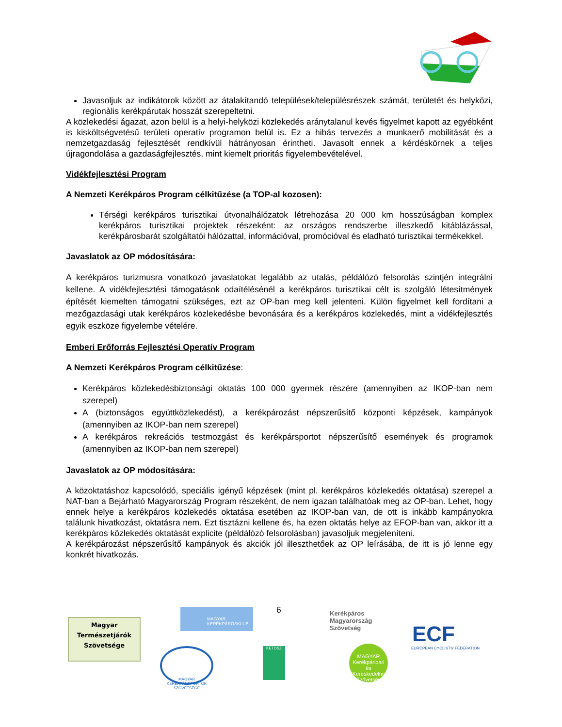Javasoljuk az indikátorok között az átalakítandó települések/településrészek számát, területét és helyközi, regionális kerékpárutak hosszát szerepeltetni.
A közlekedési ágazat, azon belül is a helyi-helyközi közlekedés aránytalanul kevés figyelmet kapott az egyébként is kisköltségvetésű területi operatív programon belül is. Ez a hibás tervezés a munkaerő mobilitását és a nemzetgazdaság fejlesztését rendkívül hátrányosan érintheti. Javasolt ennek a kérdéskörnek a teljes újragondolása a gazdaságfejlesztés, mint kiemelt prioritás figyelembevételével.
Vidékfejlesztési Program
A Nemzeti Kerékpáros Program célkitűzése (a TOP-al kozosen):
Térségi kerékpáros turisztikai útvonalhálózatok létrehozása 20 000 km hosszúságban komplex kerékpáros turisztikai projektek részeként: az országos rendszerbe illeszkedő kitáblázással, kerékpárosbarát szolgáltatói hálózattal, információval, promócióval és eladható turisztikai termékekkel.
Javaslatok az OP módosítására:
A kerékpáros turizmusra vonatkozó javaslatokat legalább az utalás, példálózó felsorolás szintjén integrálni kellene. A vidékfejlesztési támogatások odaítélésénél a kerékpáros turisztikai célt is szolgáló létesítmények építését kiemelten támogatni szükséges, ezt az OP-ban meg kell jelenteni. Külön figyelmet kell fordítani a mezőgazdasági utak kerékpáros közlekedésbe bevonására és a kerékpáros közlekedés, mint a vidékfejlesztés egyik eszköze figyelembe vételére.
Emberi Erőforrás Fejlesztési Operatív Program
A Nemzeti Kerékpáros Program célkitűzése:
Kerékpáros közlekedésbiztonsági oktatás 100 000 gyermek részére (amennyiben az IKOP-ban nem szerepel)
A (biztonságos együttközlekedést), a kerékpározást népszerűsítő központi képzések, kampányok (amennyiben az IKOP-ban nem szerepel)
A kerékpáros rekreációs testmozgást és kerékpársportot népszerűsítő események és programok (amennyiben az IKOP-ban nem szerepel)
Javaslatok az OP módosítására:
A közoktatáshoz kapcsolódó, speciális igényű képzések (mint pl. kerékpáros közlekedés oktatása) szerepel a NAT-ban a Bejárható Magyarország Program részeként, de nem igazan találhatóak meg az OP-ban. Lehet, hogy ennek helye a kerékpáros közlekedés oktatása esetében az IKOP-ban van, de ott is inkább kampányokra találunk hivatkozást, oktatásra nem. Ezt tisztázni kellene és, ha ezen oktatás helye az EFOP-ban van, akkor itt a kerékpáros közlekedés oktatását explicite (példálózó felsorolásban) javasoljuk megjeleníteni.
A kerékpározást népszerűsítő kampányok és akciók jól illeszthetőek az OP leírásába, de itt is jó lenne egy konkrét hivatkozás.
6
Magyar
Természetjárók
Szövetsége
MAGYAR KERÉKPÁROSKLUB
Kerékpáros Magyarország Szövetség
ECF
EUROPEAN CYCLISTS' FEDERATION
MAGYAR KERÉKPÁRSPORTOK SZÖVETSÉGE
KETOSZ
MAGYAR Kerékpáripari és Kereskedelmi Szövetség